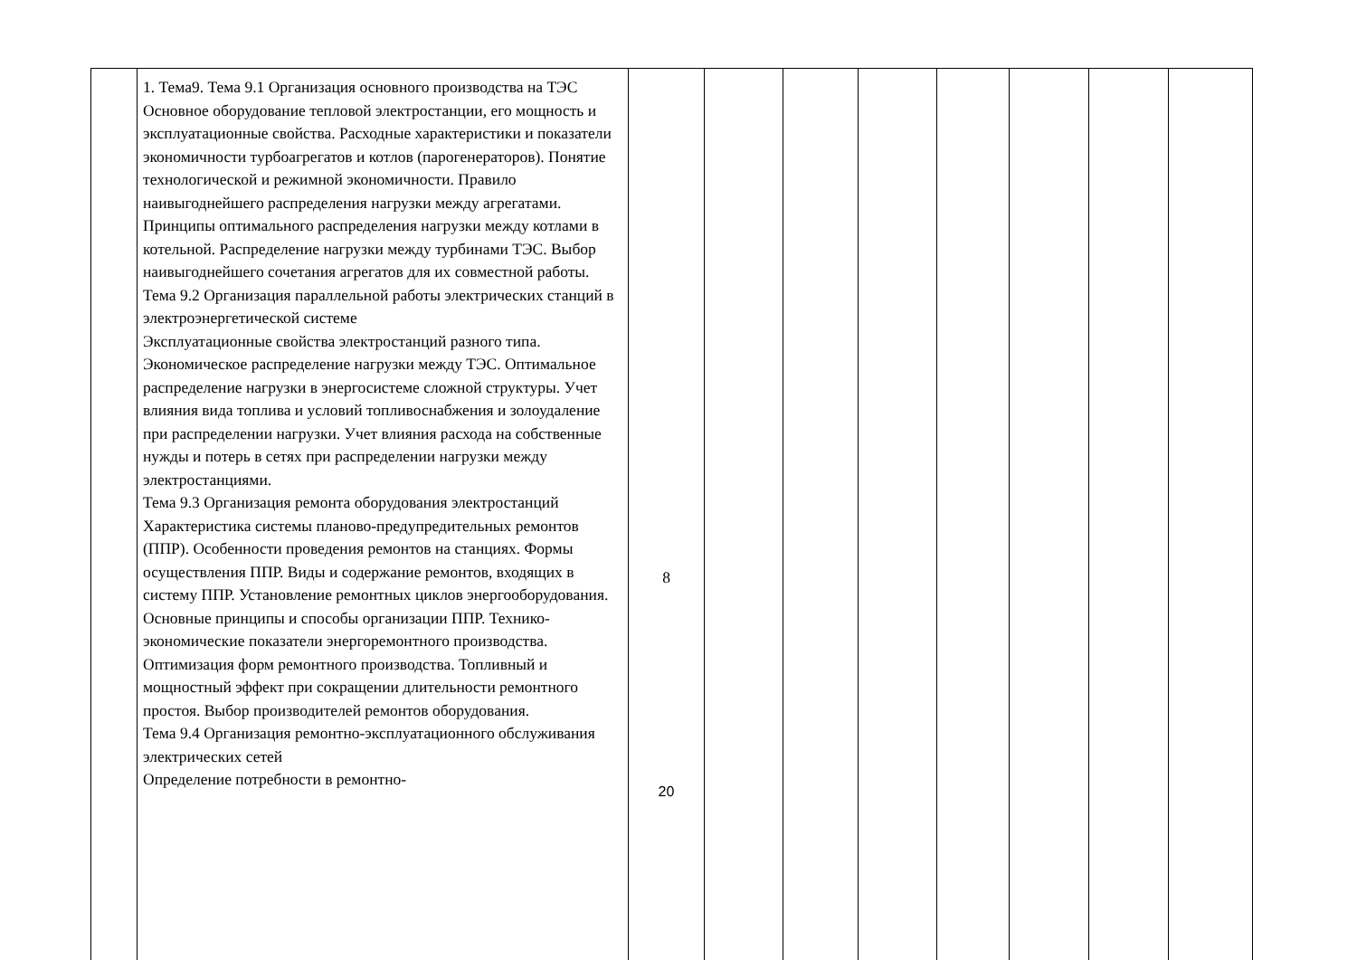| | 1. Тема9. Тема 9.1 Организация основного производства на ТЭС Основное оборудование тепловой электростанции, его мощность и эксплуатационные свойства. Расходные характеристики и показатели экономичности турбоагрегатов и котлов (парогенераторов). Понятие технологической и режимной экономичности. Правило наивыгоднейшего распределения нагрузки между агрегатами. Принципы оптимального распределения нагрузки между котлами в котельной. Распределение нагрузки между турбинами ТЭС. Выбор наивыгоднейшего сочетания агрегатов для их совместной работы. Тема 9.2 Организация параллельной работы электрических станций в электроэнергетической системе Эксплуатационные свойства электростанций разного типа. Экономическое распределение нагрузки между ТЭС. Оптимальное распределение нагрузки в энергосистеме сложной структуры. Учет влияния вида топлива и условий топливоснабжения и золоудаление при распределении нагрузки. Учет влияния расхода на собственные нужды и потерь в сетях при распределении нагрузки между электростанциями. Тема 9.3 Организация ремонта оборудования электростанций Характеристика системы планово-предупредительных ремонтов (ППР). Особенности проведения ремонтов на станциях. Формы осуществления ППР. Виды и содержание ремонтов, входящих в систему ППР. Установление ремонтных циклов энергооборудования. Основные принципы и способы организации ППР. Технико-экономические показатели энергоремонтного производства. Оптимизация форм ремонтного производства. Топливный и мощностный эффект при сокращении длительности ремонтного простоя. Выбор производителей ремонтов оборудования. Тема 9.4 Организация ремонтно-эксплуатационного обслуживания электрических сетей Определение потребности в ремонтно- | 8 20 | | | | | | | |